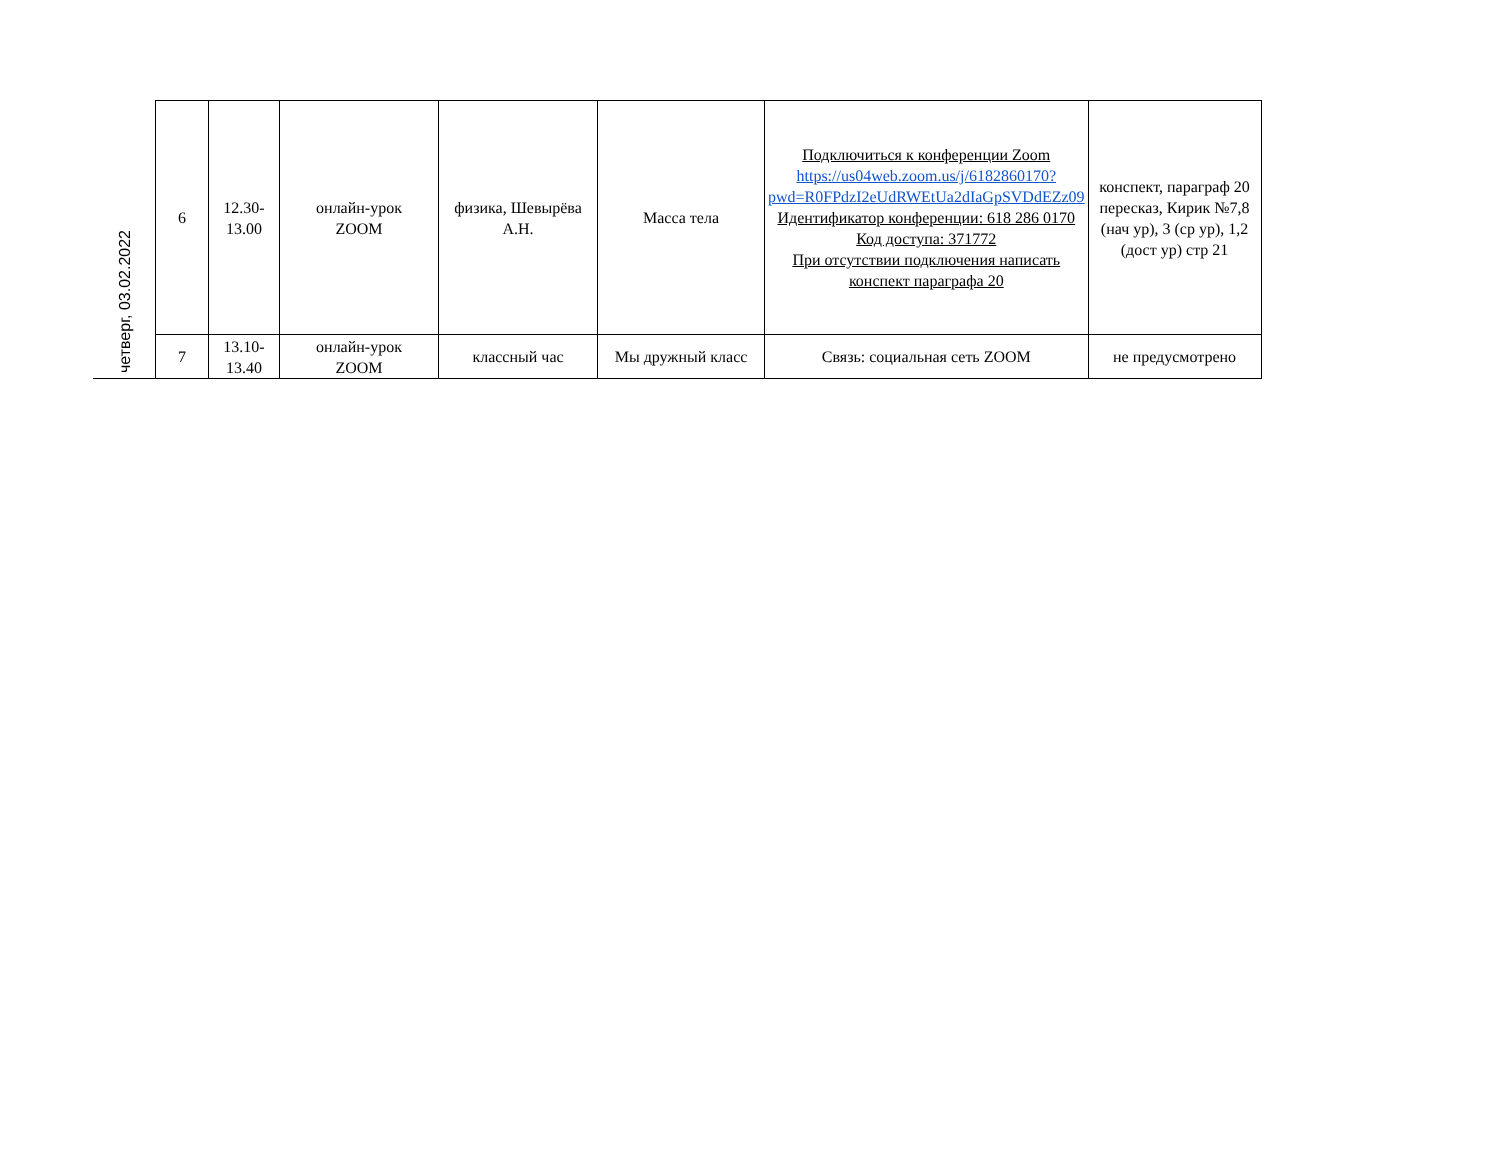| четверг, 03.02.2022 | 6 | 12.30- 13.00 | онлайн-урок ZOOM | физика, Шевырёва А.Н. | Масса тела | Подключиться к конференции Zoom https://us04web.zoom.us/j/6182860170?pwd=R0FPdzI2eUdRWEtUa2dIaGpSVDdEZz09 Идентификатор конференции: 618 286 0170 Код доступа: 371772 При отсутствии подключения написать конспект параграфа 20 | конспект, параграф 20 пересказ, Кирик №7,8 (нач ур), 3 (ср ур), 1,2 (дост ур) стр 21 |
| | 7 | 13.10- 13.40 | онлайн-урок ZOOM | классный час | Мы дружный класс | Связь: социальная сеть ZOOM | не предусмотрено |